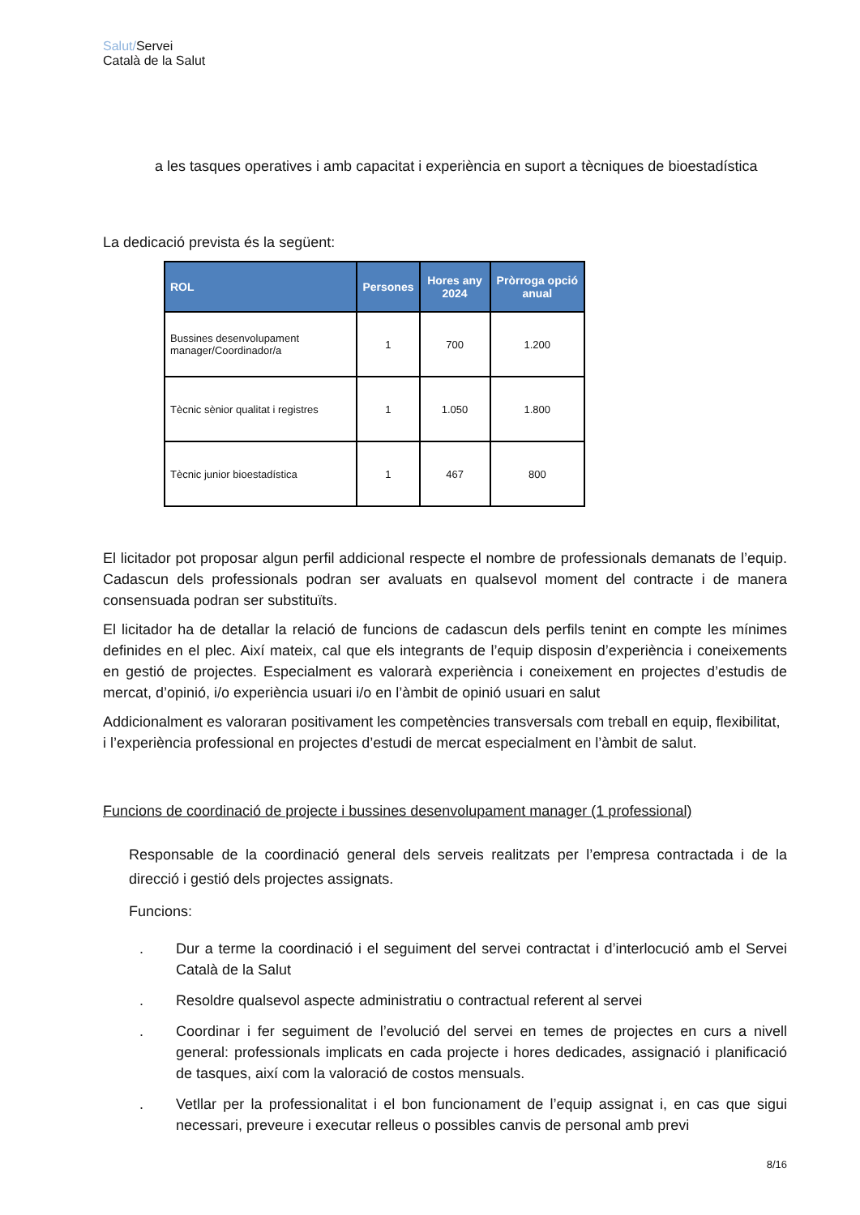Salut/Servei
Català de la Salut
a les tasques operatives i amb capacitat i experiència en suport a tècniques de bioestadística
La dedicació prevista és la següent:
| ROL | Persones | Hores any 2024 | Pròrroga opció anual |
| --- | --- | --- | --- |
| Bussines desenvolupament manager/Coordinador/a | 1 | 700 | 1.200 |
| Tècnic sènior qualitat i registres | 1 | 1.050 | 1.800 |
| Tècnic junior bioestadística | 1 | 467 | 800 |
El licitador pot proposar algun perfil addicional respecte el nombre de professionals demanats de l’equip. Cadascun dels professionals podran ser avaluats en qualsevol moment del contracte i de manera consensuada podran ser substituïts.
El licitador ha de detallar la relació de funcions de cadascun dels perfils tenint en compte les mínimes definides en el plec. Així mateix, cal que els integrants de l’equip disposin d’experiència i coneixements en gestió de projectes. Especialment es valorarà experiència i coneixement en projectes d’estudis de mercat, d’opinió, i/o experiència usuari i/o en l’àmbit de opinió usuari en salut
Addicionalment es valoraran positivament les competències transversals com treball en equip, flexibilitat, i l’experiència professional en projectes d’estudi de mercat especialment en l’àmbit de salut.
Funcions de coordinació de projecte i bussines desenvolupament manager (1 professional)
Responsable de la coordinació general dels serveis realitzats per l’empresa contractada i de la direcció i gestió dels projectes assignats.
Funcions:
. Dur a terme la coordinació i el seguiment del servei contractat i d’interlocució amb el Servei Català de la Salut
. Resoldre qualsevol aspecte administratiu o contractual referent al servei
. Coordinar i fer seguiment de l’evolució del servei en temes de projectes en curs a nivell general: professionals implicats en cada projecte i hores dedicades, assignació i planificació de tasques, així com la valoració de costos mensuals.
. Vetllar per la professionalitat i el bon funcionament de l’equip assignat i, en cas que sigui necessari, preveure i executar relleus o possibles canvis de personal amb previ
8/16